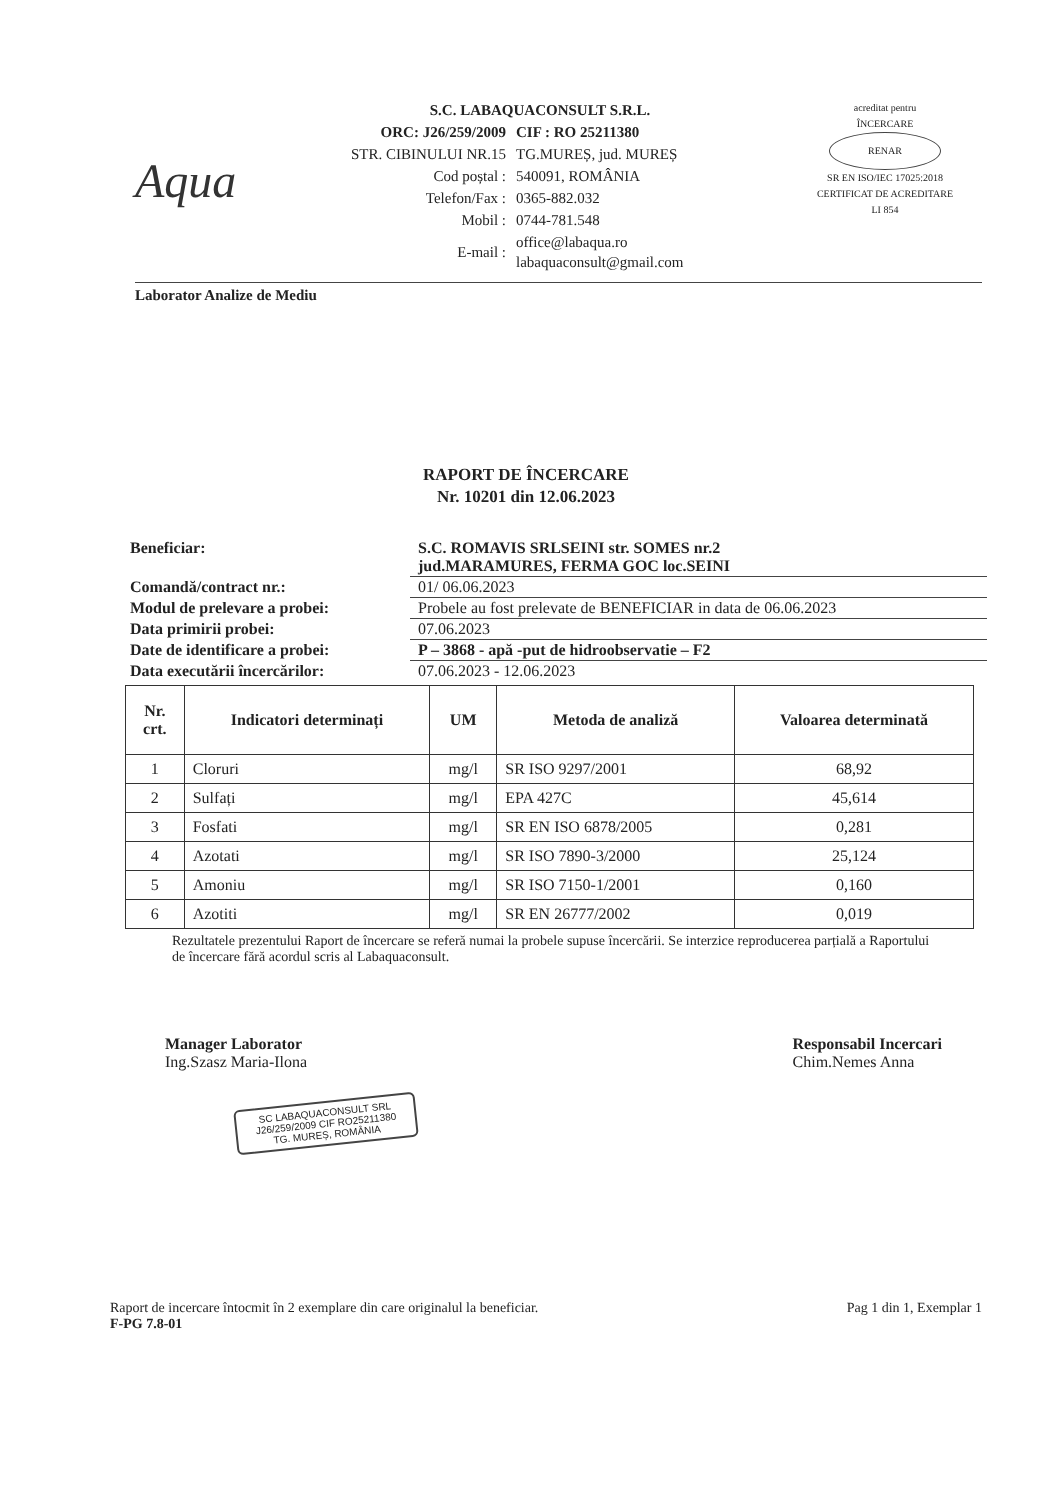Aqua
S.C. LABAQUACONSULT S.R.L.
| ORC: J26/259/2009 | CIF : RO 25211380 |
| STR. CIBINULUI NR.15 | TG.MUREȘ, jud. MUREȘ |
| Cod poștal : | 540091, ROMÂNIA |
| Telefon/Fax : | 0365-882.032 |
| Mobil : | 0744-781.548 |
| E-mail : | office@labaqua.ro labaquaconsult@gmail.com |
acreditat pentru
ÎNCERCARE
RENAR
SR EN ISO/IEC 17025:2018
CERTIFICAT DE ACREDITARE
LI 854
Laborator Analize de Mediu
RAPORT DE ÎNCERCARE
Nr. 10201 din 12.06.2023
| Beneficiar: | S.C. ROMAVIS SRLSEINI str. SOMES nr.2 jud.MARAMURES, FERMA GOC loc.SEINI |
| Comandă/contract nr.: | 01/ 06.06.2023 |
| Modul de prelevare a probei: | Probele au fost prelevate de BENEFICIAR in data de 06.06.2023 |
| Data primirii probei: | 07.06.2023 |
| Date de identificare a probei: | P – 3868 - apă -put de hidroobservatie – F2 |
| Data executării încercărilor: | 07.06.2023 - 12.06.2023 |
| Nr. crt. | Indicatori determinați | UM | Metoda de analiză | Valoarea determinată |
| --- | --- | --- | --- | --- |
| 1 | Cloruri | mg/l | SR ISO 9297/2001 | 68,92 |
| 2 | Sulfați | mg/l | EPA 427C | 45,614 |
| 3 | Fosfati | mg/l | SR EN ISO 6878/2005 | 0,281 |
| 4 | Azotati | mg/l | SR ISO 7890-3/2000 | 25,124 |
| 5 | Amoniu | mg/l | SR ISO 7150-1/2001 | 0,160 |
| 6 | Azotiti | mg/l | SR EN 26777/2002 | 0,019 |
Rezultatele prezentului Raport de încercare se referă numai la probele supuse încercării. Se interzice reproducerea parțială a Raportului de încercare fără acordul scris al Labaquaconsult.
Manager Laborator
Ing.Szasz Maria-Ilona
Responsabil Incercari
Chim.Nemes Anna
SC LABAQUACONSULT SRL
J26/259/2009 CIF RO25211380
TG. MUREȘ, ROMÂNIA
Raport de incercare întocmit în 2 exemplare din care originalul la beneficiar.
F-PG 7.8-01
Pag 1 din 1, Exemplar 1